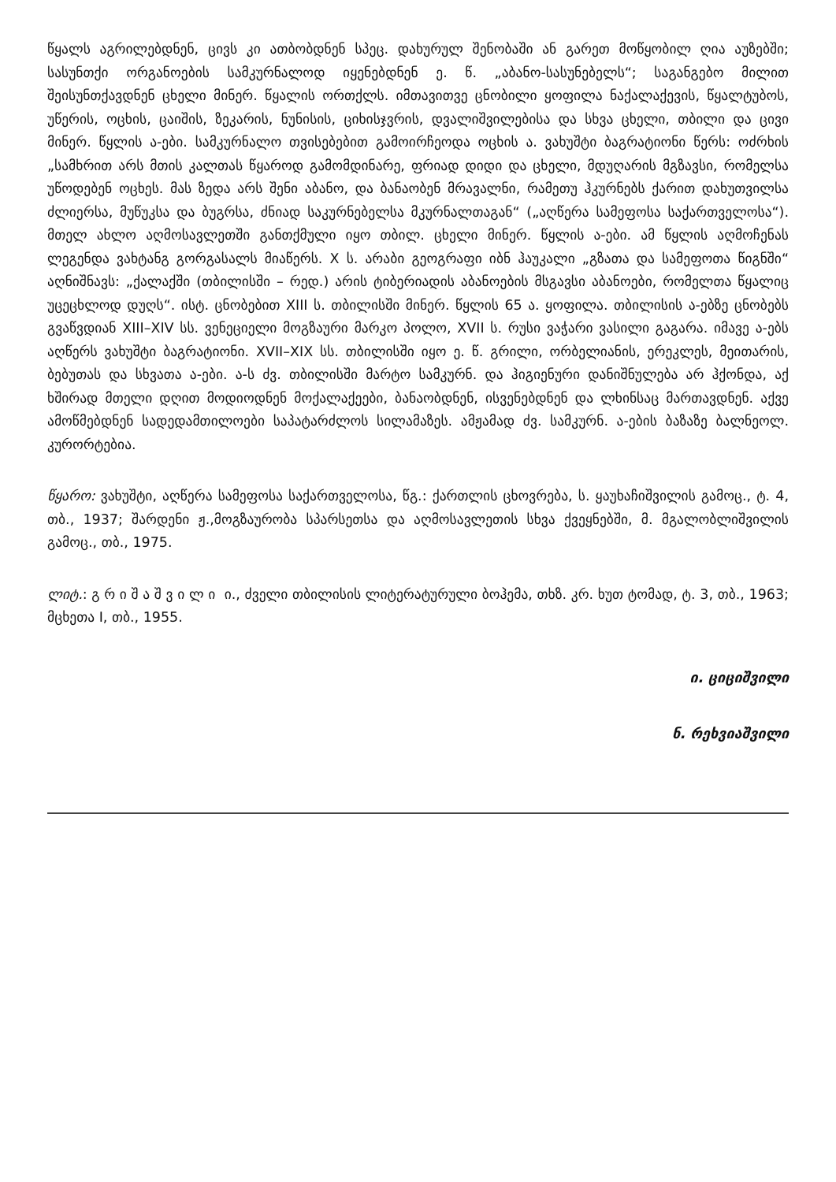წყალს აგრილებდნენ, ცივს კი ათბობდნენ სპეც. დახურულ შენობაში ან გარეთ მოწყობილ ღია აუზებში; სასუნთქი ორგანოების სამკურნალოდ იყენებდნენ ე. წ. „აბანო-სასუნებელს“; საგანგებო მილით შეისუნთქავდნენ ცხელი მინერ. წყალის ორთქლს. იმთავითვე ცნობილი ყოფილა ნაქალაქევის, წყალტუბოს, უწერის, ოცხის, ცაიშის, ზეკარის, ნუნისის, ციხისჯვრის, დვალიშვილებისა და სხვა ცხელი, თბილი და ცივი მინერ. წყლის ა-ები. სამკურნალო თვისებებით გამოირჩეოდა ოცხის ა. ვახუშტი ბაგრატიონი წერს: ოძრხის „სამხრით არს მთის კალთას წყაროდ გამომდინარე, ფრიად დიდი და ცხელი, მდუღარის მგზავსი, რომელსა უწოდებენ ოცხეს. მას ზედა არს შენი აბანო, და ბანაობენ მრავალნი, რამეთუ ჰკურნებს ქარით დახუთვილსა ძლიერსა, მუწუკსა და ბუგრსა, ძნიად საკურნებელსა მკურნალთაგან“ („აღწერა სამეფოსა საქართველოსა“). მთელ ახლო აღმოსავლეთში განთქმული იყო თბილ. ცხელი მინერ. წყლის ა-ები. ამ წყლის აღმოჩენას ლეგენდა ვახტანგ გორგასალს მიაწერს. X ს. არაბი გეოგრაფი იბნ ჰაუკალი „გზათა და სამეფოთა წიგნში“ აღნიშნავს: „ქალაქში (თბილისში – რედ.) არის ტიბერიადის აბანოების მსგავსი აბანოები, რომელთა წყალიც უცეცხლოდ დუღს“. ისტ. ცნობებით XIII ს. თბილისში მინერ. წყლის 65 ა. ყოფილა. თბილისის ა-ებზე ცნობებს გვაწვდიან XIII–XIV სს. ვენეციელი მოგზაური მარკო პოლო, XVII ს. რუსი ვაჭარი ვასილი გაგარა. იმავე ა-ებს აღწერს ვახუშტი ბაგრატიონი. XVII–XIX სს. თბილისში იყო ე. წ. გრილი, ორბელიანის, ერეკლეს, მეითარის, ბებუთას და სხვათა ა-ები. ა-ს ძვ. თბილისში მარტო სამკურნ. და ჰიგიენური დანიშნულება არ ჰქონდა, აქ ხშირად მთელი დღით მოდიოდნენ მოქალაქეები, ბანაობდნენ, ისვენებდნენ და ლხინსაც მართავდნენ. აქვე ამოწმებდნენ სადედამთილოები საპატარძლოს სილამაზეს. ამჟამად ძვ. სამკურნ. ა-ების ბაზაზე ბალნეოლ. კურორტებია.
წყარო: ვახუშტი, აღწერა სამეფოსა საქართველოსა, წგ.: ქართლის ცხოვრება, ს. ყაუხაჩიშვილის გამოც., ტ. 4, თბ., 1937; შარდენი ჟ.,მოგზაურობა სპარსეთსა და აღმოსავლეთის სხვა ქვეყნებში, მ. მგალობლიშვილის გამოც., თბ., 1975.
ლიტ.: გ რ ი შ ა შ ვ ი ლ ი ი., ძველი თბილისის ლიტერატურული ბოჰემა, თხზ. კრ. ხუთ ტომად, ტ. 3, თბ., 1963; მცხეთა I, თბ., 1955.
ი. ციციშვილი
ნ. რეხვიაშვილი